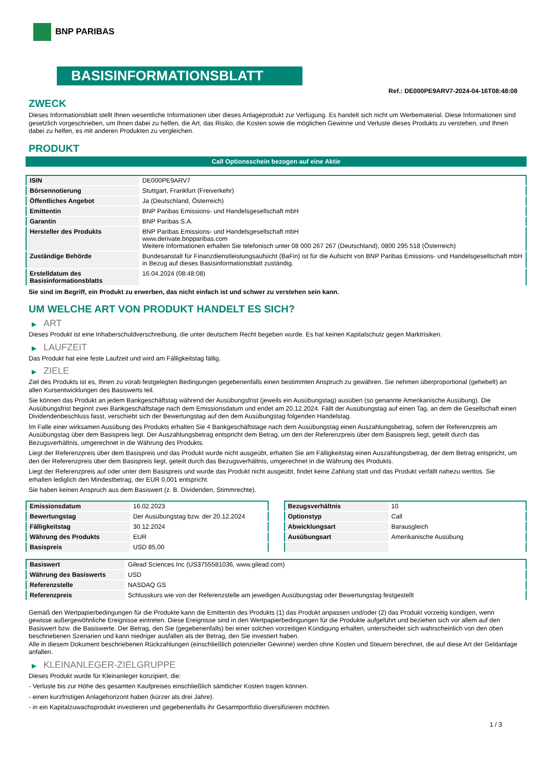BNP PARIBAS
BASISINFORMATIONSBLATT
Ref.: DE000PE9ARV7-2024-04-16T08:48:08
ZWECK
Dieses Informationsblatt stellt Ihnen wesentliche Informationen über dieses Anlageprodukt zur Verfügung. Es handelt sich nicht um Werbematerial. Diese Informationen sind gesetzlich vorgeschrieben, um Ihnen dabei zu helfen, die Art, das Risiko, die Kosten sowie die möglichen Gewinne und Verluste dieses Produkts zu verstehen, und Ihnen dabei zu helfen, es mit anderen Produkten zu vergleichen.
PRODUKT
Call Optionsschein bezogen auf eine Aktie
| ISIN | DE000PE9ARV7 |
| Börsennotierung | Stuttgart, Frankfurt (Freiverkehr) |
| Öffentliches Angebot | Ja (Deutschland, Österreich) |
| Emittentin | BNP Paribas Emissions- und Handelsgesellschaft mbH |
| Garantin | BNP Paribas S.A. |
| Hersteller des Produkts | BNP Paribas Emissions- und Handelsgesellschaft mbH www.derivate.bnpparibas.com Weitere Informationen erhalten Sie telefonisch unter 08 000 267 267 (Deutschland), 0800 295 518 (Österreich) |
| Zuständige Behörde | Bundesanstalt für Finanzdienstleistungsaufsicht (BaFin) ist für die Aufsicht von BNP Paribas Emissions- und Handelsgesellschaft mbH in Bezug auf dieses Basisinformationsblatt zuständig. |
| Erstelldatum des Basisinformationsblatts | 16.04.2024 (08:48:08) |
Sie sind im Begriff, ein Produkt zu erwerben, das nicht einfach ist und schwer zu verstehen sein kann.
UM WELCHE ART VON PRODUKT HANDELT ES SICH?
▶ ART
Dieses Produkt ist eine Inhaberschuldverschreibung, die unter deutschem Recht begeben wurde. Es hat keinen Kapitalschutz gegen Marktrisiken.
▶ LAUFZEIT
Das Produkt hat eine feste Laufzeit und wird am Fälligkeitstag fällig.
▶ ZIELE
Ziel des Produkts ist es, Ihnen zu vorab festgelegten Bedingungen gegebenenfalls einen bestimmten Anspruch zu gewähren. Sie nehmen überproportional (gehebelt) an allen Kursentwicklungen des Basiswerts teil.
Sie können das Produkt an jedem Bankgeschäftstag während der Ausübungsfrist (jeweils ein Ausübungstag) ausüben (so genannte Amerikanische Ausübung). Die Ausübungsfrist beginnt zwei Bankgeschäftstage nach dem Emissionsdatum und endet am 20.12.2024. Fällt der Ausübungstag auf einen Tag, an dem die Gesellschaft einen Dividendenbeschluss fasst, verschiebt sich der Bewertungstag auf den dem Ausübungstag folgenden Handelstag.
Im Falle einer wirksamen Ausübung des Produkts erhalten Sie 4 Bankgeschäftstage nach dem Ausübungstag einen Auszahlungsbetrag, sofern der Referenzpreis am Ausübungstag über dem Basispreis liegt. Der Auszahlungsbetrag entspricht dem Betrag, um den der Referenzpreis über dem Basispreis liegt, geteilt durch das Bezugsverhältnis, umgerechnet in die Währung des Produkts.
Liegt der Referenzpreis über dem Basispreis und das Produkt wurde nicht ausgeübt, erhalten Sie am Fälligkeitstag einen Auszahlungsbetrag, der dem Betrag entspricht, um den der Referenzpreis über dem Basispreis liegt, geteilt durch das Bezugsverhältnis, umgerechnet in die Währung des Produkts.
Liegt der Referenzpreis auf oder unter dem Basispreis und wurde das Produkt nicht ausgeübt, findet keine Zahlung statt und das Produkt verfällt nahezu wertlos. Sie erhalten lediglich den Mindestbetrag, der EUR 0,001 entspricht.
Sie haben keinen Anspruch aus dem Basiswert (z. B. Dividenden, Stimmrechte).
| Emissionsdatum | 16.02.2023 |
| Bewertungstag | Der Ausübungstag bzw. der 20.12.2024 |
| Fälligkeitstag | 30.12.2024 |
| Währung des Produkts | EUR |
| Basispreis | USD 85,00 |
| Bezugsverhältnis | 10 |
| Optionstyp | Call |
| Abwicklungsart | Barausgleich |
| Ausübungsart | Amerikanische Ausübung |
| Basiswert | Gilead Sciences Inc (US3755581036, www.gilead.com) |
| Währung des Basiswerts | USD |
| Referenzstelle | NASDAQ GS |
| Referenzpreis | Schlusskurs wie von der Referenzstelle am jeweiligen Ausübungstag oder Bewertungstag festgestellt |
Gemäß den Wertpapierbedingungen für die Produkte kann die Emittentin des Produkts (1) das Produkt anpassen und/oder (2) das Produkt vorzeitig kündigen, wenn gewisse außergewöhnliche Ereignisse eintreten. Diese Ereignisse sind in den Wertpapierbedingungen für die Produkte aufgeführt und beziehen sich vor allem auf den Basiswert bzw. die Basiswerte. Der Betrag, den Sie (gegebenenfalls) bei einer solchen vorzeitigen Kündigung erhalten, unterscheidet sich wahrscheinlich von den oben beschriebenen Szenarien und kann niedriger ausfallen als der Betrag, den Sie investiert haben.
Alle in diesem Dokument beschriebenen Rückzahlungen (einschließlich potenzieller Gewinne) werden ohne Kosten und Steuern berechnet, die auf diese Art der Geldanlage anfallen.
▶ KLEINANLEGER-ZIELGRUPPE
Dieses Produkt wurde für Kleinanleger konzipiert, die:
- Verluste bis zur Höhe des gesamten Kaufpreises einschließlich sämtlicher Kosten tragen können.
- einen kurzfristigen Anlagehorizont haben (kürzer als drei Jahre).
- in ein Kapitalzuwachsprodukt investieren und gegebenenfalls ihr Gesamtportfolio diversifizieren möchten.
1 / 3